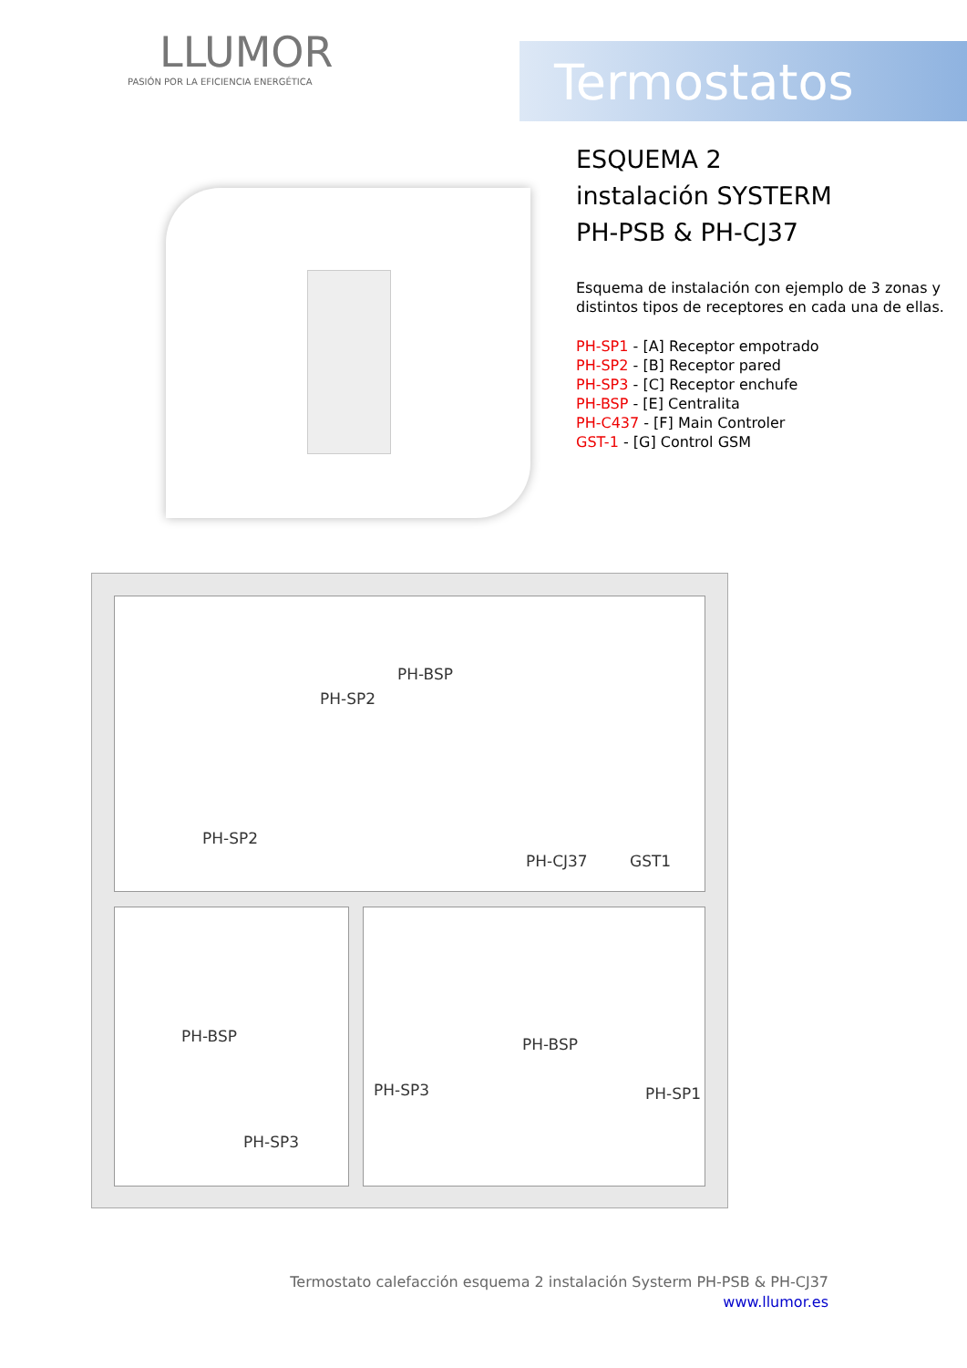LLUMOR
PASIÓN POR LA EFICIENCIA ENERGÉTICA
Termostatos
ESQUEMA 2
instalación SYSTERM
PH-PSB & PH-CJ37
Esquema de instalación con ejemplo de 3 zonas y distintos tipos de receptores en cada una de ellas.
PH-SP1 - [A] Receptor empotrado
PH-SP2 - [B] Receptor pared
PH-SP3 - [C] Receptor enchufe
PH-BSP - [E] Centralita
PH-C437 - [F] Main Controler
GST-1 - [G] Control GSM
PH-BSP
PH-SP2
PH-SP2
PH-CJ37 GST1
PH-BSP
PH-SP3
PH-SP3
PH-BSP
PH-SP1
Termostato calefacción esquema 2 instalación Systerm PH-PSB & PH-CJ37
www.llumor.es